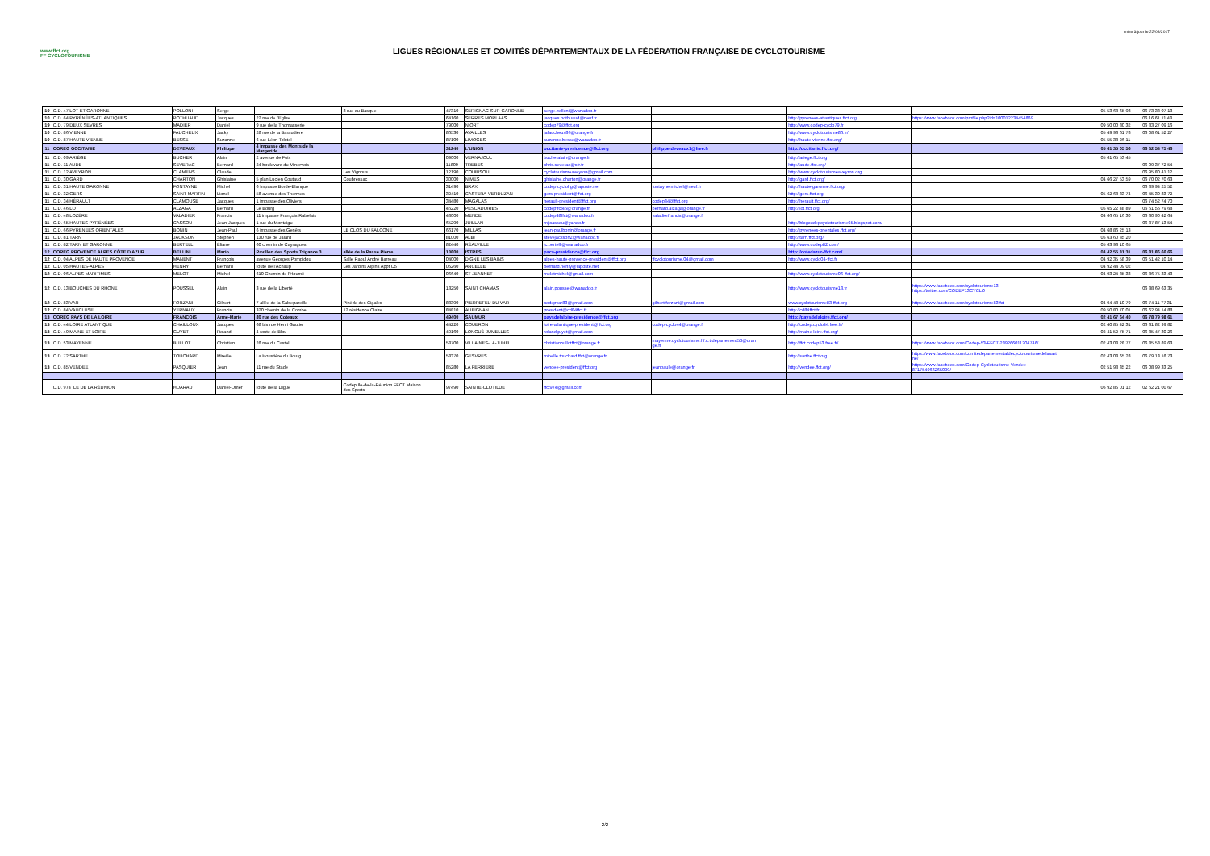www.ffct.org
FF CYCLOTOURISME
LIGUES RÉGIONALES ET COMITÉS DÉPARTEMENTAUX DE LA FÉDÉRATION FRANÇAISE DE CYCLOTOURISME
mise à jour le 22/08/2017
| 10 | C.D. 47 LOT ET GARONNE | POLLONI | Serge | | 8 rue du Basque | 47310 | SERIGNAC-SUR-GARONNE | serge.polloni@wanadoo.fr | | | | 05 53 68 65 98 | 06 73 33 07 13 |
| 10 | C.D. 64 PYRÉNÉES-ATLANTIQUES | POTHUAUD | Jacques | 22 rue de l'Eglise | | 64160 | SERRES MORLAAS | jacques.pothuaud@neuf.fr | | http://pyrenees-atlantiques.ffct.org | https://www.facebook.com/profile.php?id=100012234454869 | | 06 16 61 11 43 |
| 19 | C.D. 79 DEUX SÈVRES | MADIER | Daniel | 9 rue de la Thomasserie | | 79000 | NIORT | codep79@ffct.org | | http://www.codep-cyclo79.fr | | 09 50 00 80 32 | 06 83 27 09 16 |
| 10 | C.D. 86 VIENNE | FAUCHEUX | Jacky | 28 rue de la Baraudière | | 86530 | AVAILLES | jafaucheux86@orange.fr | | http://www.cyclotourisme86.fr/ | | 05 49 93 61 78 | 06 08 61 52 27 |
| 10 | C.D. 87 HAUTE VIENNE | BESSE | Suzanne | 6 rue Léon Tolstoï | | 87100 | LIMOGES | suzanne.besse@wanadoo.fr | | http://haute-vienne.ffct.org/ | | 05 55 38 26 11 | |
| 11 | COREG OCCITANIE | DEVEAUX | Philippe | 4 impasse des Monts de la Margeride | | 31240 | L'UNION | occitanie-presidence@ffct.org | philippe.deveaux1@free.fr | http://occitanie.ffct.org/ | | 05 61 35 05 56 | 06 32 54 75 46 |
| 11 | C.D. 09 ARIÈGE | BUCHER | Alain | 2 avenue de Foix | | 09000 | VERNAJOUL | bucheralain@orange.fr | | http://ariege.ffct.org | | 05 61 65 53 45 | |
| 11 | C.D. 11 AUDE | SEVERAC | Bernard | 24 boulevard du Minervois | | 11800 | TREBES | chris.severac@sfr.fr | | http://aude.ffct.org/ | | | 06 09 37 72 54 |
| 11 | C.D. 12 AVEYRON | CLAMENS | Claude | | Les Vignous | 12190 | COUBISOU | cyclotourismeaveyron@gmail.com | | http://www.cyclotourismeaveyron.org | | | 06 95 80 41 12 |
| 11 | C.D. 30 GARD | CHARTON | Ghislaine | 5 plan Lucien Coutaud | Coubressac | 30000 | NIMES | ghislaine.charton@orange.fr | | http://gard.ffct.org/ | | 04 66 27 53 59 | 06 70 02 70 63 |
| 11 | C.D. 31 HAUTE GARONNE | FONTAYNE | Michel | 6 Impasse Borde-Blanque | | 31490 | BRAX | codep.cyclohg@laposte.net | fontayne.michel@neuf.fr | http://haute-garonne.ffct.org/ | | | 06 89 94 25 52 |
| 11 | C.D. 32 GERS | SAINT MARTIN | Lionel | 58 avenue des Thermes | | 32410 | CASTERA-VERDUZAN | gers-president@ffct.org | | http://gers.ffct.org | | 05 62 68 33 74 | 06 45 30 83 72 |
| 11 | C.D. 34 HÉRAULT | CLAMOUSE | Jacques | 1 impasse des Oliviers | | 34480 | MAGALAS | herault-president@ffct.org | codep34@ffct.org | http://herault.ffct.org/ | | | 06 74 52 74 70 |
| 11 | C.D. 46 LOT | ALZAGA | Bernard | Le Bourg | | 46220 | PESCADOIRES | codepffct46@orange.fr | bernard.alzaga@orange.fr | http://lot.ffct.org | | 05 65 22 48 89 | 06 61 56 79 68 |
| 11 | C.D. 48 LOZÈRE | VALADIER | Francis | 11 impasse François Rabelais | | 48000 | MENDE | codep48ffct@wanadoo.fr | valadierfrancis@orange.fr | | | 04 66 65 16 30 | 06 30 90 42 64 |
| 11 | C.D. 65 HAUTES PYRÉNÉES | CASSOU | Jean-Jacques | 1 rue du Montaigu | | 65290 | JUILLAN | mjjcassou@yahoo.fr | | http://blogcodepcyclotourisme65.blogspot.com/ | | | 06 37 87 13 54 |
| 11 | C.D. 66 PYRÉNÉES ORIENTALES | BONIN | Jean-Paul | 6 impasse des Genêts | LE CLOS DU FALCONE | 66170 | MILLAS | jean-paulbonin@orange.fr | | http://pyrenees-orientales.ffct.org/ | | 04 68 86 25 13 | |
| 11 | C.D. 81 TARN | JACKSON | Stephen | 130 rue de Jalard | | 81000 | ALBI | stevejackson2@wanadoo.fr | | http://tarn.ffct.org/ | | 05 63 60 35 20 | |
| 11 | C.D. 82 TARN ET GARONNE | BERTELLI | Éliane | 60 chemin de Cayragues | | 82440 | RÉALVILLE | jc.bertelli@wanadoo.fr | | http://www.codep82.com/ | | 05 63 93 10 65 | |
| 12 | COREG PROVENCE ALPES CÔTE D'AZUR | BELLINI | Mario | Pavillon des Sports Trigance 3 | allée de la Passe Pierre | 13800 | ISTRES | paca-presidence@ffct.org | | http://cotedazur-ffct.com/ | | 04 42 55 31 31 | 06 81 86 66 66 |
| 12 | C.D. 04 ALPES DE HAUTE PROVENCE | MANENT | François | avenue Georges Pompidou | Salle Raoul André Barreau | 04000 | DIGNE LES BAINS | alpes-haute-provence-president@ffct.org | ffcyclotourisme.04@gmail.com | http://www.cyclo04-ffct.fr | | 04 92 35 58 39 | 06 51 42 10 14 |
| 12 | C.D. 05 HAUTES-ALPES | HENRY | Bernard | route de l'Achaup | Les Jardins Alpins Appt C5 | 05260 | ANCELLE | bernard.henry@laposte.net | | | | 04 92 44 09 02 | |
| 12 | C.D. 06 ALPES MARITIMES | MELOT | Michel | 610 Chemin de l'Houmé | | 06640 | ST JEANNET | melotmichel@gmail.com | | http://www.cyclotourisme06-ffct.org/ | | 04 93 24 85 33 | 06 86 75 33 43 |
| 12 | C.D. 13 BOUCHES DU RHÔNE | POUSSEL | Alain | 3 rue de la Liberté | | 13250 | SAINT CHAMAS | alain.poussel@wanadoo.fr | | http://www.cyclotourisme13.fr | https://www.facebook.com/cyclotourisme13 https://twitter.com/CODEP13CYCLO | | 06 38 69 63 35 |
| 12 | C.D. 83 VAR | FORZANI | Gilbert | 7 allée de la Salsepareille | Pinède des Cigales | 83390 | PIERREFEU DU VAR | codepvar83@gmail.com | gilbert.forzani@gmail.com | www.cyclotourisme83-ffct.org | https://www.facebook.com/cyclotourisme83ffct | 04 94 48 10 79 | 06 74 11 77 31 |
| 12 | C.D. 84 VAUCLUSE | YERNAUX | Francis | 320 chemin de la Combe | 12 résidence Claire | 84810 | AUBIGNAN | president@cd84ffct.fr | | http://cd84ffct.fr | | 09 50 80 70 01 | 06 62 94 14 88 |
| 13 | COREG PAYS DE LA LOIRE | FRANÇOIS | Anne-Marie | 80 rue des Coteaux | | 49400 | SAUMUR | paysdelaloire-presidence@ffct.org | | http://paysdelaloire.ffct.org/ | | 02 41 67 64 40 | 06 78 79 98 61 |
| 13 | C.D. 44 LOIRE ATLANTIQUE | CHAILLOUX | Jacques | 68 bis rue Henri Gautier | | 44220 | COUERON | loire-atlantique-president@ffct.org | codep-cyclo44@orange.fr | http://codep.cyclo44.free.fr/ | | 02 40 85 42 31 | 06 31 82 99 82 |
| 13 | C.D. 49 MAINE ET LOIRE | GUYET | Roland | 4 route de Blou | | 49160 | LONGUÉ-JUMELLES | rolandguyet@gmail.com | | http://maine-loire.ffct.org/ | | 02 41 52 75 71 | 06 85 47 30 26 |
| 13 | C.D. 53 MAYENNE | BULLOT | Christian | 26 rue du Castel | | 53700 | VILLAINES-LA-JUHEL | christianbullotffct@orange.fr | mayenne.cyclotourisme.f.f.c.t.departement53@oran ge.fr | http://ffct.codep53.free.fr/ | https://www.facebook.com/Codep-53-FFCT-289266011204746/ | 02 43 03 28 77 | 06 85 58 89 63 |
| 13 | C.D. 72 SARTHE | TOUCHARD | Mireille | La Houstière du Bourg | | 53370 | GESVRES | mireille.touchard.ffct@orange.fr | | http://sarthe.ffct.org | https://www.facebook.com/comitedepartementaldecyclotourismedelasart he/ | 02 43 03 65 28 | 06 79 13 16 73 |
| 13 | C.D. 85 VENDÉE | PASQUIER | Jean | 11 rue du Stade | | 85280 | LA FERRIERE | vendee-president@ffct.org | jeanpaule@orange.fr | http://vendee.ffct.org/ | https://www.facebook.com/Codep-Cyclotourisme-Vendee- 871754966265099/ | 02 51 98 35 22 | 06 08 99 33 25 |
| | C.D. 974 ILE DE LA RÉUNION | HOARAU | Daniel-Omer | route de la Digue | Codep Ile-de-la-Réunion FFCT Maison des Sports | 97490 | SAINTE-CLOTILDE | ffct974@gmail.com | | | | 06 92 85 01 12 | 02 62 21 00 67 |
2/2